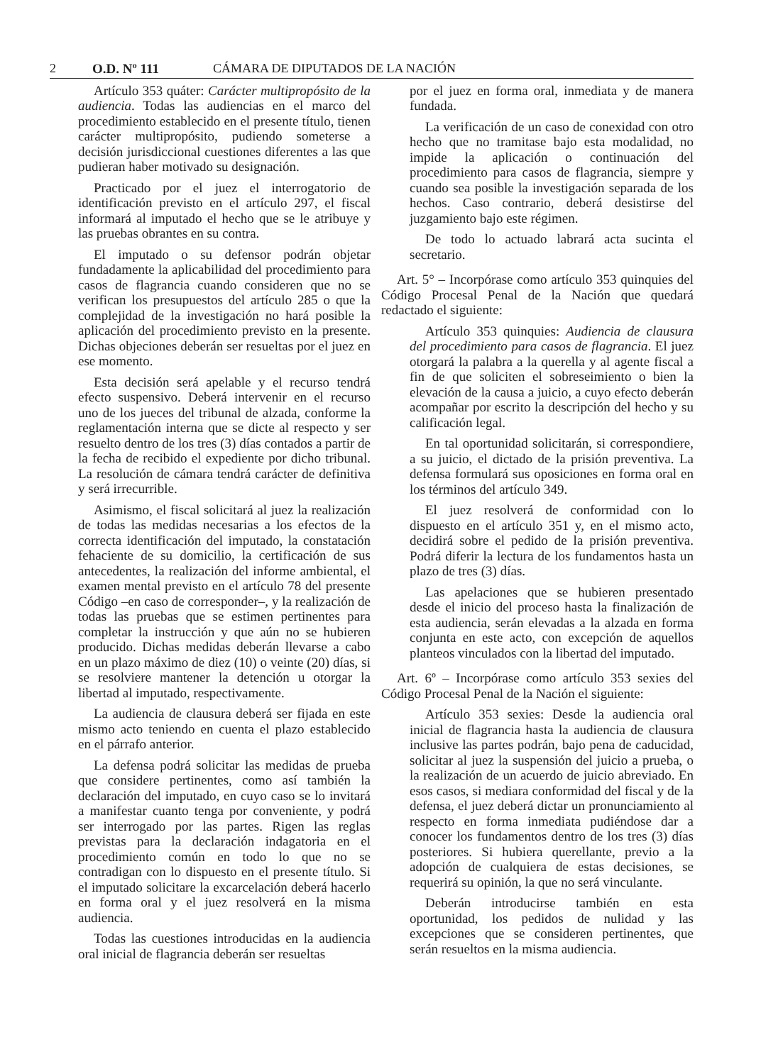2 O.D. Nº 111 CÁMARA DE DIPUTADOS DE LA NACIÓN
Artículo 353 quáter: Carácter multipropósito de la audiencia. Todas las audiencias en el marco del procedimiento establecido en el presente título, tienen carácter multipropósito, pudiendo someterse a decisión jurisdiccional cuestiones diferentes a las que pudieran haber motivado su designación.
Practicado por el juez el interrogatorio de identificación previsto en el artículo 297, el fiscal informará al imputado el hecho que se le atribuye y las pruebas obrantes en su contra.
El imputado o su defensor podrán objetar fundadamente la aplicabilidad del procedimiento para casos de flagrancia cuando consideren que no se verifican los presupuestos del artículo 285 o que la complejidad de la investigación no hará posible la aplicación del procedimiento previsto en la presente. Dichas objeciones deberán ser resueltas por el juez en ese momento.
Esta decisión será apelable y el recurso tendrá efecto suspensivo. Deberá intervenir en el recurso uno de los jueces del tribunal de alzada, conforme la reglamentación interna que se dicte al respecto y ser resuelto dentro de los tres (3) días contados a partir de la fecha de recibido el expediente por dicho tribunal. La resolución de cámara tendrá carácter de definitiva y será irrecurrible.
Asimismo, el fiscal solicitará al juez la realización de todas las medidas necesarias a los efectos de la correcta identificación del imputado, la constatación fehaciente de su domicilio, la certificación de sus antecedentes, la realización del informe ambiental, el examen mental previsto en el artículo 78 del presente Código –en caso de corresponder–, y la realización de todas las pruebas que se estimen pertinentes para completar la instrucción y que aún no se hubieren producido. Dichas medidas deberán llevarse a cabo en un plazo máximo de diez (10) o veinte (20) días, si se resolviere mantener la detención u otorgar la libertad al imputado, respectivamente.
La audiencia de clausura deberá ser fijada en este mismo acto teniendo en cuenta el plazo establecido en el párrafo anterior.
La defensa podrá solicitar las medidas de prueba que considere pertinentes, como así también la declaración del imputado, en cuyo caso se lo invitará a manifestar cuanto tenga por conveniente, y podrá ser interrogado por las partes. Rigen las reglas previstas para la declaración indagatoria en el procedimiento común en todo lo que no se contradigan con lo dispuesto en el presente título. Si el imputado solicitare la excarcelación deberá hacerlo en forma oral y el juez resolverá en la misma audiencia.
Todas las cuestiones introducidas en la audiencia oral inicial de flagrancia deberán ser resueltas
por el juez en forma oral, inmediata y de manera fundada.
La verificación de un caso de conexidad con otro hecho que no tramitase bajo esta modalidad, no impide la aplicación o continuación del procedimiento para casos de flagrancia, siempre y cuando sea posible la investigación separada de los hechos. Caso contrario, deberá desistirse del juzgamiento bajo este régimen.
De todo lo actuado labrará acta sucinta el secretario.
Art. 5° – Incorpórase como artículo 353 quinquies del Código Procesal Penal de la Nación que quedará redactado el siguiente:
Artículo 353 quinquies: Audiencia de clausura del procedimiento para casos de flagrancia. El juez otorgará la palabra a la querella y al agente fiscal a fin de que soliciten el sobreseimiento o bien la elevación de la causa a juicio, a cuyo efecto deberán acompañar por escrito la descripción del hecho y su calificación legal.
En tal oportunidad solicitarán, si correspondiere, a su juicio, el dictado de la prisión preventiva. La defensa formulará sus oposiciones en forma oral en los términos del artículo 349.
El juez resolverá de conformidad con lo dispuesto en el artículo 351 y, en el mismo acto, decidirá sobre el pedido de la prisión preventiva. Podrá diferir la lectura de los fundamentos hasta un plazo de tres (3) días.
Las apelaciones que se hubieren presentado desde el inicio del proceso hasta la finalización de esta audiencia, serán elevadas a la alzada en forma conjunta en este acto, con excepción de aquellos planteos vinculados con la libertad del imputado.
Art. 6º – Incorpórase como artículo 353 sexies del Código Procesal Penal de la Nación el siguiente:
Artículo 353 sexies: Desde la audiencia oral inicial de flagrancia hasta la audiencia de clausura inclusive las partes podrán, bajo pena de caducidad, solicitar al juez la suspensión del juicio a prueba, o la realización de un acuerdo de juicio abreviado. En esos casos, si mediara conformidad del fiscal y de la defensa, el juez deberá dictar un pronunciamiento al respecto en forma inmediata pudiéndose dar a conocer los fundamentos dentro de los tres (3) días posteriores. Si hubiera querellante, previo a la adopción de cualquiera de estas decisiones, se requerirá su opinión, la que no será vinculante.
Deberán introducirse también en esta oportunidad, los pedidos de nulidad y las excepciones que se consideren pertinentes, que serán resueltos en la misma audiencia.